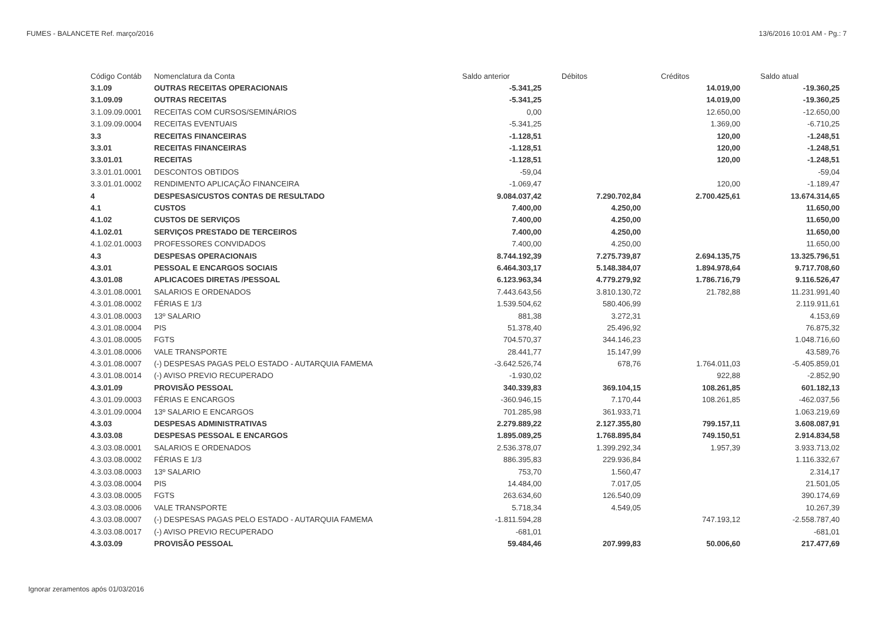FUMES - BALANCETE Ref. março/2016 13/6/2016 10:01 AM - Pg.: 7
| Código Contáb | Nomenclatura da Conta | Saldo anterior | Débitos | Créditos | Saldo atual |
| --- | --- | --- | --- | --- | --- |
| 3.1.09 | OUTRAS RECEITAS OPERACIONAIS | -5.341,25 | | 14.019,00 | -19.360,25 |
| 3.1.09.09 | OUTRAS RECEITAS | -5.341,25 | | 14.019,00 | -19.360,25 |
| 3.1.09.09.0001 | RECEITAS COM CURSOS/SEMINÁRIOS | 0,00 | | 12.650,00 | -12.650,00 |
| 3.1.09.09.0004 | RECEITAS EVENTUAIS | -5.341,25 | | 1.369,00 | -6.710,25 |
| 3.3 | RECEITAS FINANCEIRAS | -1.128,51 | | 120,00 | -1.248,51 |
| 3.3.01 | RECEITAS FINANCEIRAS | -1.128,51 | | 120,00 | -1.248,51 |
| 3.3.01.01 | RECEITAS | -1.128,51 | | 120,00 | -1.248,51 |
| 3.3.01.01.0001 | DESCONTOS OBTIDOS | -59,04 | | | -59,04 |
| 3.3.01.01.0002 | RENDIMENTO APLICAÇÃO FINANCEIRA | -1.069,47 | | 120,00 | -1.189,47 |
| 4 | DESPESAS/CUSTOS CONTAS DE RESULTADO | 9.084.037,42 | 7.290.702,84 | 2.700.425,61 | 13.674.314,65 |
| 4.1 | CUSTOS | 7.400,00 | 4.250,00 | | 11.650,00 |
| 4.1.02 | CUSTOS DE SERVIÇOS | 7.400,00 | 4.250,00 | | 11.650,00 |
| 4.1.02.01 | SERVIÇOS PRESTADO DE TERCEIROS | 7.400,00 | 4.250,00 | | 11.650,00 |
| 4.1.02.01.0003 | PROFESSORES CONVIDADOS | 7.400,00 | 4.250,00 | | 11.650,00 |
| 4.3 | DESPESAS OPERACIONAIS | 8.744.192,39 | 7.275.739,87 | 2.694.135,75 | 13.325.796,51 |
| 4.3.01 | PESSOAL E ENCARGOS SOCIAIS | 6.464.303,17 | 5.148.384,07 | 1.894.978,64 | 9.717.708,60 |
| 4.3.01.08 | APLICACOES DIRETAS /PESSOAL | 6.123.963,34 | 4.779.279,92 | 1.786.716,79 | 9.116.526,47 |
| 4.3.01.08.0001 | SALARIOS E ORDENADOS | 7.443.643,56 | 3.810.130,72 | 21.782,88 | 11.231.991,40 |
| 4.3.01.08.0002 | FÉRIAS E 1/3 | 1.539.504,62 | 580.406,99 | | 2.119.911,61 |
| 4.3.01.08.0003 | 13º SALARIO | 881,38 | 3.272,31 | | 4.153,69 |
| 4.3.01.08.0004 | PIS | 51.378,40 | 25.496,92 | | 76.875,32 |
| 4.3.01.08.0005 | FGTS | 704.570,37 | 344.146,23 | | 1.048.716,60 |
| 4.3.01.08.0006 | VALE TRANSPORTE | 28.441,77 | 15.147,99 | | 43.589,76 |
| 4.3.01.08.0007 | (-) DESPESAS PAGAS PELO ESTADO - AUTARQUIA FAMEMA | -3.642.526,74 | 678,76 | 1.764.011,03 | -5.405.859,01 |
| 4.3.01.08.0014 | (-) AVISO PREVIO RECUPERADO | -1.930,02 | | 922,88 | -2.852,90 |
| 4.3.01.09 | PROVISÃO PESSOAL | 340.339,83 | 369.104,15 | 108.261,85 | 601.182,13 |
| 4.3.01.09.0003 | FÉRIAS E ENCARGOS | -360.946,15 | 7.170,44 | 108.261,85 | -462.037,56 |
| 4.3.01.09.0004 | 13º SALARIO E ENCARGOS | 701.285,98 | 361.933,71 | | 1.063.219,69 |
| 4.3.03 | DESPESAS ADMINISTRATIVAS | 2.279.889,22 | 2.127.355,80 | 799.157,11 | 3.608.087,91 |
| 4.3.03.08 | DESPESAS PESSOAL E ENCARGOS | 1.895.089,25 | 1.768.895,84 | 749.150,51 | 2.914.834,58 |
| 4.3.03.08.0001 | SALARIOS E ORDENADOS | 2.536.378,07 | 1.399.292,34 | 1.957,39 | 3.933.713,02 |
| 4.3.03.08.0002 | FÉRIAS E 1/3 | 886.395,83 | 229.936,84 | | 1.116.332,67 |
| 4.3.03.08.0003 | 13º SALARIO | 753,70 | 1.560,47 | | 2.314,17 |
| 4.3.03.08.0004 | PIS | 14.484,00 | 7.017,05 | | 21.501,05 |
| 4.3.03.08.0005 | FGTS | 263.634,60 | 126.540,09 | | 390.174,69 |
| 4.3.03.08.0006 | VALE TRANSPORTE | 5.718,34 | 4.549,05 | | 10.267,39 |
| 4.3.03.08.0007 | (-) DESPESAS PAGAS PELO ESTADO - AUTARQUIA FAMEMA | -1.811.594,28 | | 747.193,12 | -2.558.787,40 |
| 4.3.03.08.0017 | (-) AVISO PREVIO RECUPERADO | -681,01 | | | -681,01 |
| 4.3.03.09 | PROVISÃO PESSOAL | 59.484,46 | 207.999,83 | 50.006,60 | 217.477,69 |
Ignorar zeramentos após 01/03/2016